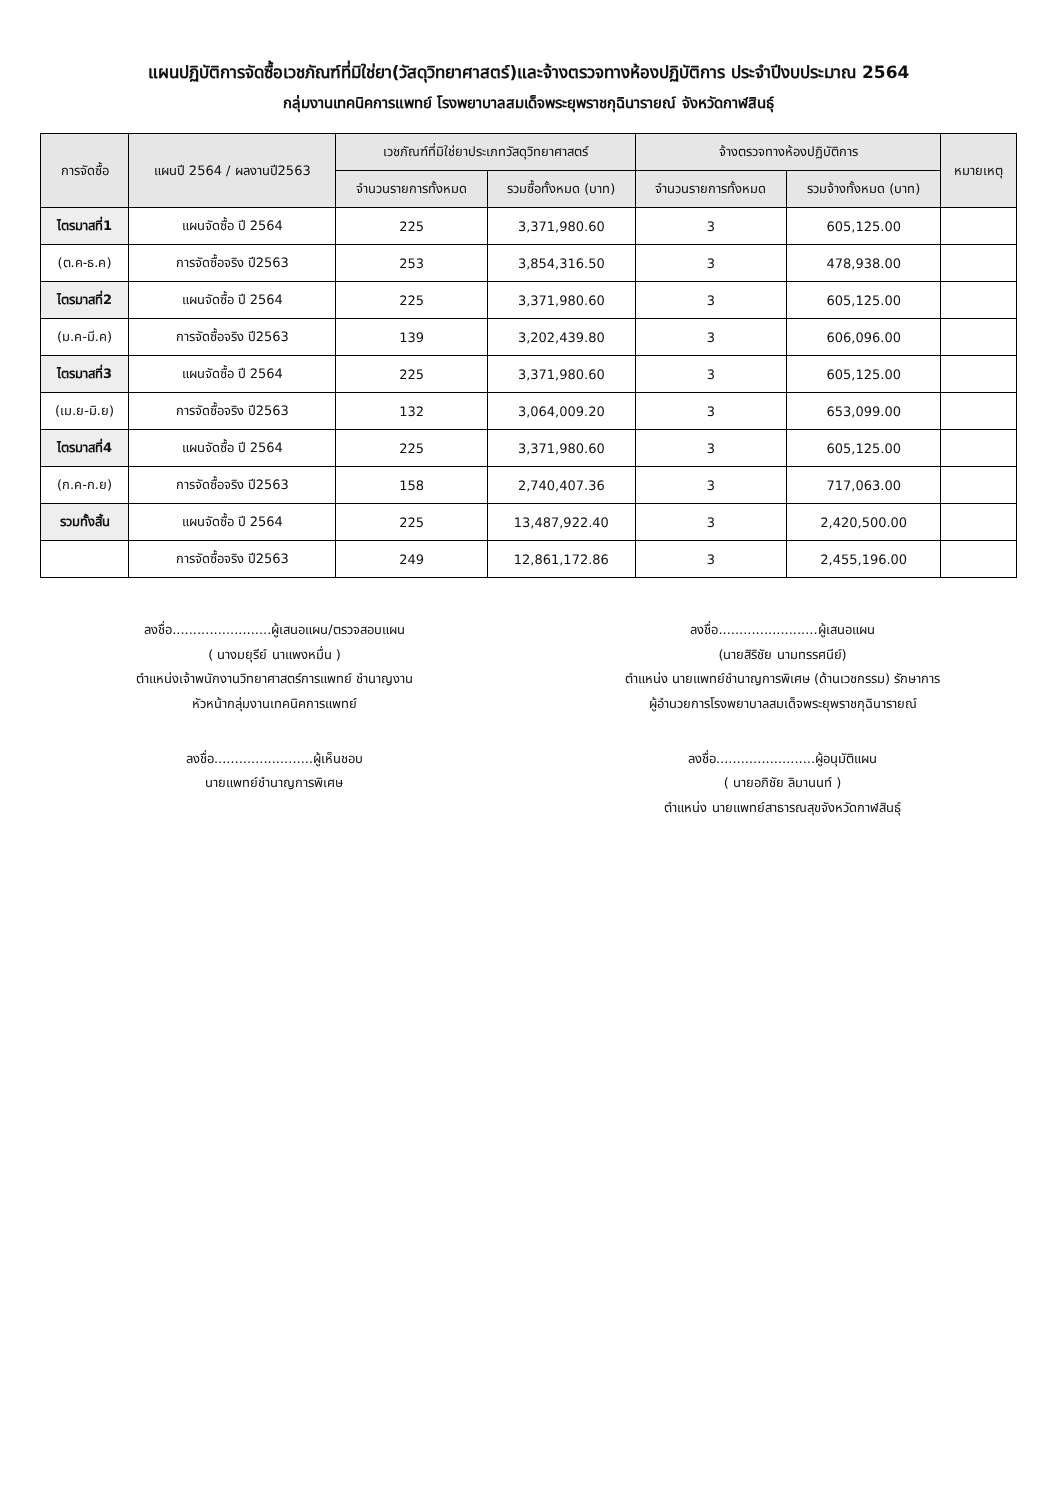แผนปฏิบัติการจัดซื้อเวชภัณฑ์ที่มิใช่ยา(วัสดุวิทยาศาสตร์)และจ้างตรวจทางห้องปฏิบัติการ ประจำปีงบประมาณ 2564
กลุ่มงานเทคนิคการแพทย์ โรงพยาบาลสมเด็จพระยุพราชกุฉินารายณ์ จังหวัดกาฬสินธุ์
| การจัดซื้อ | แผนปี 2564 / ผลงานปี2563 | เวชภัณฑ์ที่มิใช่ยาประเภทวัสดุวิทยาศาสตร์ | | จ้างตรวจทางห้องปฏิบัติการ | | หมายเหตุ |
| --- | --- | --- | --- | --- | --- | --- |
| | | จำนวนรายการทั้งหมด | รวมซื้อทั้งหมด (บาท) | จำนวนรายการทั้งหมด | รวมจ้างทั้งหมด (บาท) | |
| ไตรมาสที่1 | แผนจัดซื้อ ปี 2564 | 225 | 3,371,980.60 | 3 | 605,125.00 | |
| (ต.ค-ธ.ค) | การจัดซื้อจริง ปี2563 | 253 | 3,854,316.50 | 3 | 478,938.00 | |
| ไตรมาสที่2 | แผนจัดซื้อ ปี 2564 | 225 | 3,371,980.60 | 3 | 605,125.00 | |
| (ม.ค-มี.ค) | การจัดซื้อจริง ปี2563 | 139 | 3,202,439.80 | 3 | 606,096.00 | |
| ไตรมาสที่3 | แผนจัดซื้อ ปี 2564 | 225 | 3,371,980.60 | 3 | 605,125.00 | |
| (เม.ย-มิ.ย) | การจัดซื้อจริง ปี2563 | 132 | 3,064,009.20 | 3 | 653,099.00 | |
| ไตรมาสที่4 | แผนจัดซื้อ ปี 2564 | 225 | 3,371,980.60 | 3 | 605,125.00 | |
| (ก.ค-ก.ย) | การจัดซื้อจริง ปี2563 | 158 | 2,740,407.36 | 3 | 717,063.00 | |
| รวมทั้งสิ้น | แผนจัดซื้อ ปี 2564 | 225 | 13,487,922.40 | 3 | 2,420,500.00 | |
| | การจัดซื้อจริง ปี2563 | 249 | 12,861,172.86 | 3 | 2,455,196.00 | |
ลงชื่อ........................ผู้เสนอแผน/ตรวจสอบแผน
( นางมยุรีย์ นาแพงหมื่น )
ตำแหน่งเจ้าพนักงานวิทยาศาสตร์การแพทย์ ชำนาญงาน
หัวหน้ากลุ่มงานเทคนิคการแพทย์
ลงชื่อ........................ผู้เห็นชอบ
นายแพทย์ชำนาญการพิเศษ
ลงชื่อ........................ผู้เสนอแผน
(นายสิริชัย นามทรรศนีย์)
ตำแหน่ง นายแพทย์ชำนาญการพิเศษ (ด้านเวชกรรม) รักษาการ
ผู้อำนวยการโรงพยาบาลสมเด็จพระยุพราชกุฉินารายณ์
ลงชื่อ........................ผู้อนุมัติแผน
( นายอภิชัย ลิมานนท์ )
ตำแหน่ง นายแพทย์สาธารณสุขจังหวัดกาฬสินธุ์